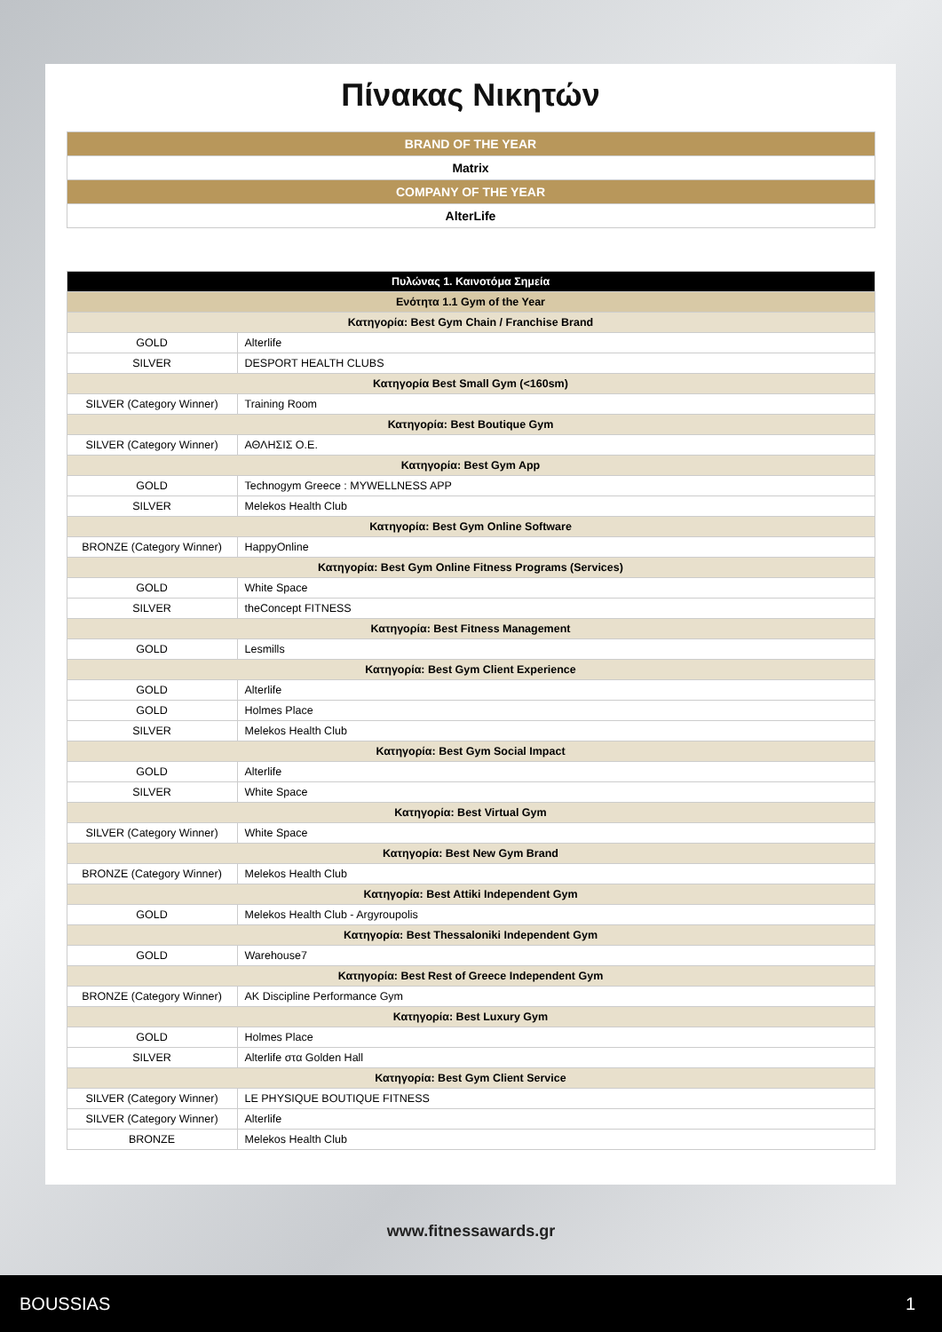Πίνακας Νικητών
| BRAND OF THE YEAR |
| Matrix |
| COMPANY OF THE YEAR |
| AlterLife |
| Πυλώνας 1. Καινοτόμα Σημεία | |
| Ενότητα 1.1 Gym of the Year | |
| Κατηγορία: Best Gym Chain / Franchise Brand | |
| GOLD | Alterlife |
| SILVER | DESPORT HEALTH CLUBS |
| Κατηγορία Best Small Gym (<160sm) | |
| SILVER (Category Winner) | Training Room |
| Κατηγορία: Best Boutique Gym | |
| SILVER (Category Winner) | ΑΘΛΗΣΙΣ Ο.Ε. |
| Κατηγορία: Best Gym App | |
| GOLD | Technogym Greece : MYWELLNESS APP |
| SILVER | Melekos Health Club |
| Κατηγορία: Best Gym Online Software | |
| BRONZE (Category Winner) | HappyOnline |
| Κατηγορία: Best Gym Online Fitness Programs (Services) | |
| GOLD | White Space |
| SILVER | theConcept FITNESS |
| Κατηγορία: Best Fitness Management | |
| GOLD | Lesmills |
| Κατηγορία: Best Gym Client Experience | |
| GOLD | Alterlife |
| GOLD | Holmes Place |
| SILVER | Melekos Health Club |
| Κατηγορία: Best Gym Social Impact | |
| GOLD | Alterlife |
| SILVER | White Space |
| Κατηγορία: Best Virtual Gym | |
| SILVER (Category Winner) | White Space |
| Κατηγορία: Best New Gym Brand | |
| BRONZE (Category Winner) | Melekos Health Club |
| Κατηγορία: Best Attiki Independent Gym | |
| GOLD | Melekos Health Club - Argyroupolis |
| Κατηγορία: Best Thessaloniki Independent Gym | |
| GOLD | Warehouse7 |
| Κατηγορία: Best Rest of Greece Independent Gym | |
| BRONZE (Category Winner) | AK Discipline Performance Gym |
| Κατηγορία: Best Luxury Gym | |
| GOLD | Holmes Place |
| SILVER | Alterlife στα Golden Hall |
| Κατηγορία: Best Gym Client Service | |
| SILVER (Category Winner) | LE PHYSIQUE BOUTIQUE FITNESS |
| SILVER (Category Winner) | Alterlife |
| BRONZE | Melekos Health Club |
www.fitnessawards.gr
BOUSSIAS 1